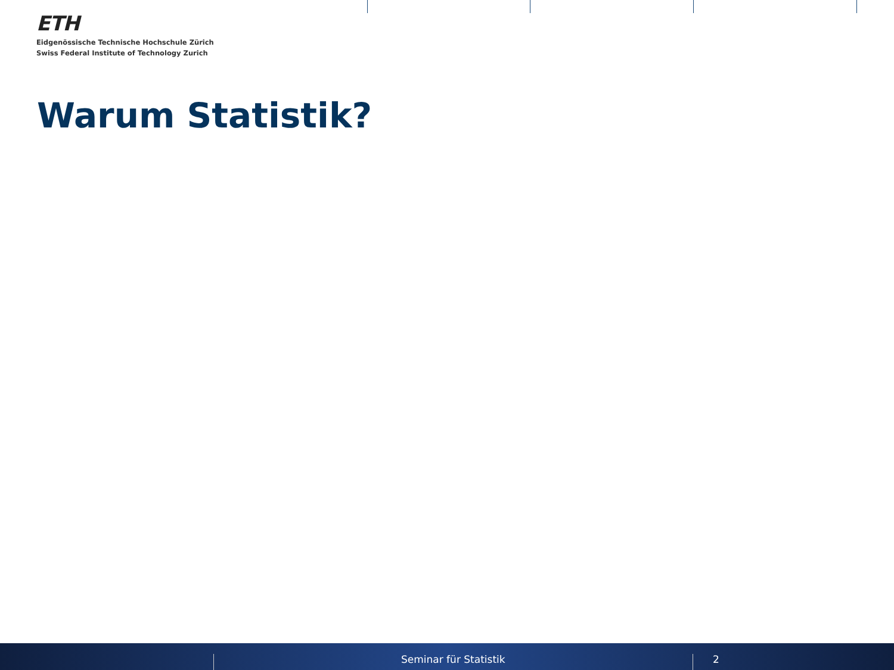ETH
Eidgenössische Technische Hochschule Zürich
Swiss Federal Institute of Technology Zurich
Warum Statistik?
Seminar für Statistik 2